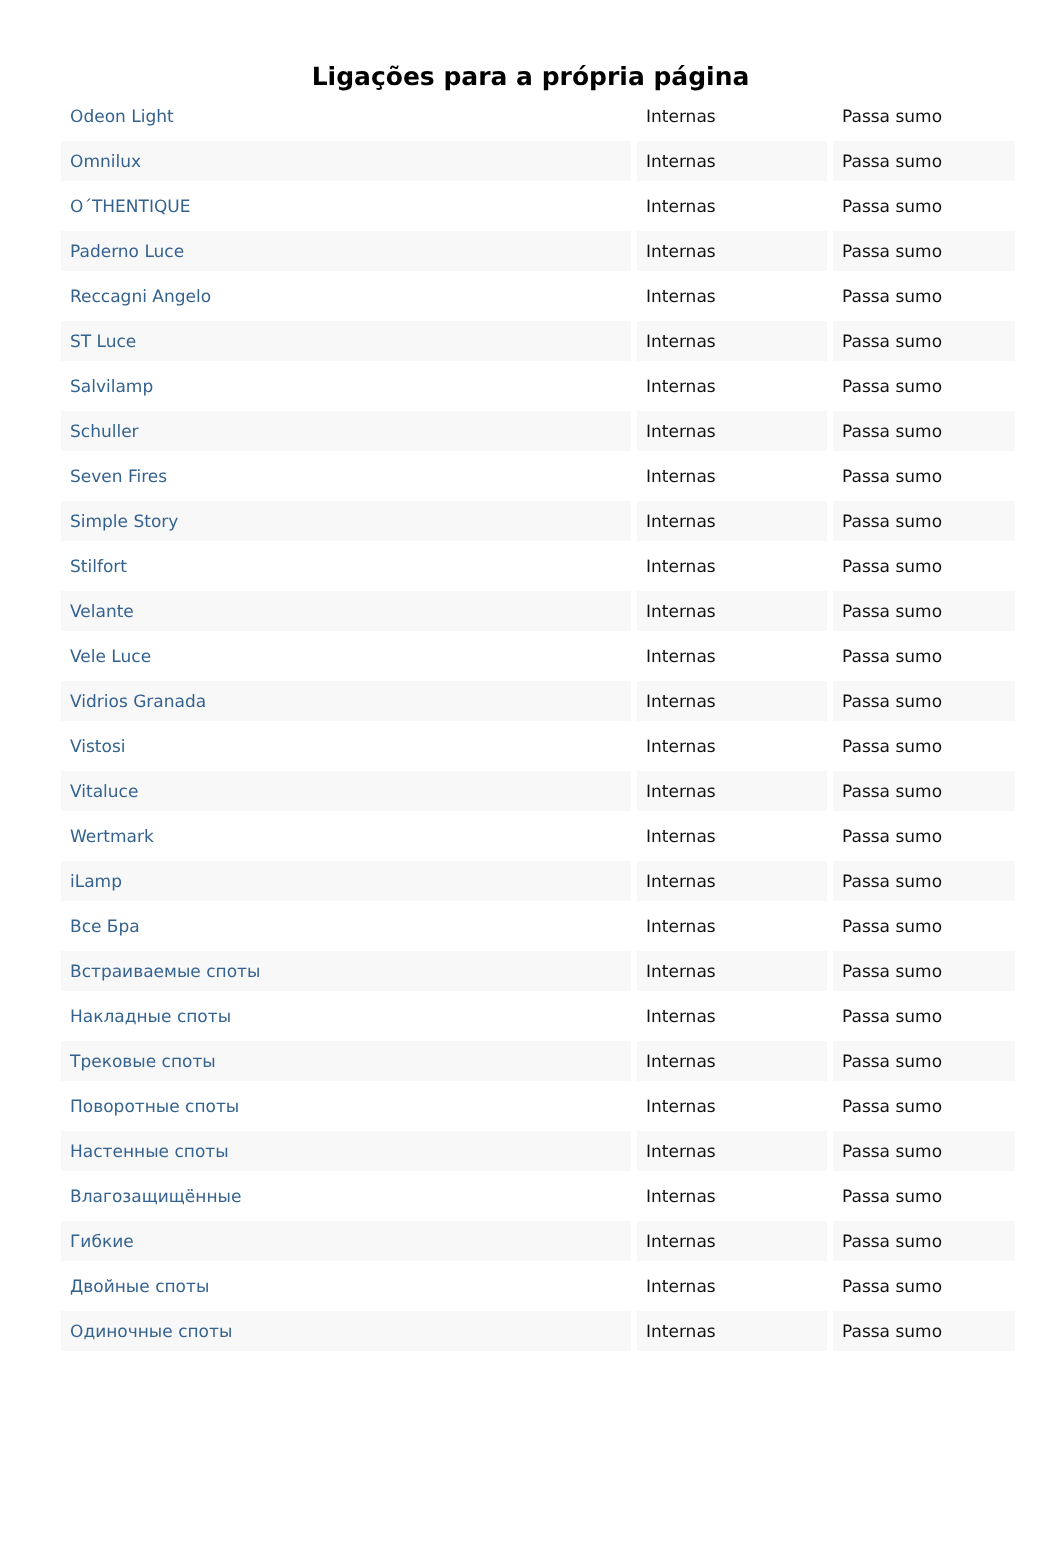Ligações para a própria página
| Odeon Light | Internas | Passa sumo |
| Omnilux | Internas | Passa sumo |
| O΄THENTIQUE | Internas | Passa sumo |
| Paderno Luce | Internas | Passa sumo |
| Reccagni Angelo | Internas | Passa sumo |
| ST Luce | Internas | Passa sumo |
| Salvilamp | Internas | Passa sumo |
| Schuller | Internas | Passa sumo |
| Seven Fires | Internas | Passa sumo |
| Simple Story | Internas | Passa sumo |
| Stilfort | Internas | Passa sumo |
| Velante | Internas | Passa sumo |
| Vele Luce | Internas | Passa sumo |
| Vidrios Granada | Internas | Passa sumo |
| Vistosi | Internas | Passa sumo |
| Vitaluce | Internas | Passa sumo |
| Wertmark | Internas | Passa sumo |
| iLamp | Internas | Passa sumo |
| Все Бра | Internas | Passa sumo |
| Встраиваемые споты | Internas | Passa sumo |
| Накладные споты | Internas | Passa sumo |
| Трековые споты | Internas | Passa sumo |
| Поворотные споты | Internas | Passa sumo |
| Настенные споты | Internas | Passa sumo |
| Влагозащищённые | Internas | Passa sumo |
| Гибкие | Internas | Passa sumo |
| Двойные споты | Internas | Passa sumo |
| Одиночные споты | Internas | Passa sumo |